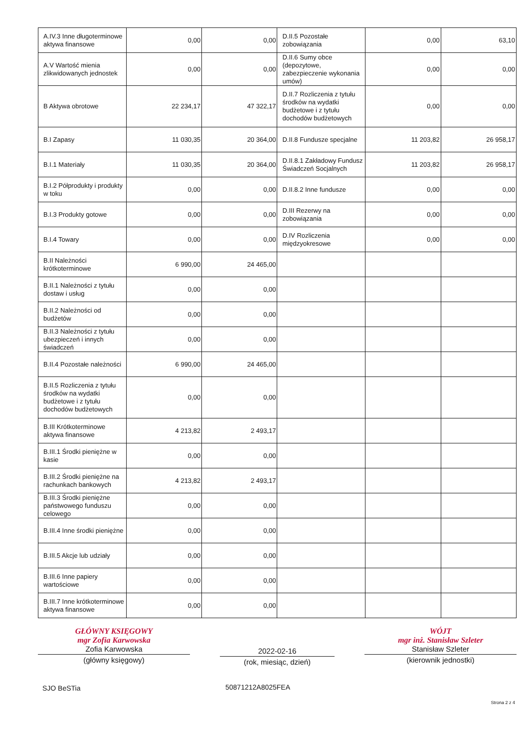| A.IV.3 Inne długoterminowe aktywa finansowe | 0,00 | 0,00 | D.II.5 Pozostałe zobowiązania | 0,00 | 63,10 |
| A.V Wartość mienia zlikwidowanych jednostek | 0,00 | 0,00 | D.II.6 Sumy obce (depozytowe, zabezpieczenie wykonania umów) | 0,00 | 0,00 |
| B Aktywa obrotowe | 22 234,17 | 47 322,17 | D.II.7 Rozliczenia z tytułu środków na wydatki budżetowe i z tytułu dochodów budżetowych | 0,00 | 0,00 |
| B.I Zapasy | 11 030,35 | 20 364,00 | D.II.8 Fundusze specjalne | 11 203,82 | 26 958,17 |
| B.I.1 Materiały | 11 030,35 | 20 364,00 | D.II.8.1 Zakładowy Fundusz Świadczeń Socjalnych | 11 203,82 | 26 958,17 |
| B.I.2 Półprodukty i produkty w toku | 0,00 | 0,00 | D.II.8.2 Inne fundusze | 0,00 | 0,00 |
| B.I.3 Produkty gotowe | 0,00 | 0,00 | D.III Rezerwy na zobowiązania | 0,00 | 0,00 |
| B.I.4 Towary | 0,00 | 0,00 | D.IV Rozliczenia międzyokresowe | 0,00 | 0,00 |
| B.II Należności krótkoterminowe | 6 990,00 | 24 465,00 | | | |
| B.II.1 Należności z tytułu dostaw i usług | 0,00 | 0,00 | | | |
| B.II.2 Należności od budżetów | 0,00 | 0,00 | | | |
| B.II.3 Należności z tytułu ubezpieczeń i innych świadczeń | 0,00 | 0,00 | | | |
| B.II.4 Pozostałe należności | 6 990,00 | 24 465,00 | | | |
| B.II.5 Rozliczenia z tytułu środków na wydatki budżetowe i z tytułu dochodów budżetowych | 0,00 | 0,00 | | | |
| B.III Krótkoterminowe aktywa finansowe | 4 213,82 | 2 493,17 | | | |
| B.III.1 Środki pieniężne w kasie | 0,00 | 0,00 | | | |
| B.III.2 Środki pieniężne na rachunkach bankowych | 4 213,82 | 2 493,17 | | | |
| B.III.3 Środki pieniężne państwowego funduszu celowego | 0,00 | 0,00 | | | |
| B.III.4 Inne środki pieniężne | 0,00 | 0,00 | | | |
| B.III.5 Akcje lub udziały | 0,00 | 0,00 | | | |
| B.III.6 Inne papiery wartościowe | 0,00 | 0,00 | | | |
| B.III.7 Inne krótkoterminowe aktywa finansowe | 0,00 | 0,00 | | | |
GŁÓWNY KSIĘGOWY
mgr Zofia Karwowska
Zofia Karwowska
(główny księgowy)
2022-02-16
(rok, miesiąc, dzień)
WÓJT
mgr inż. Stanisław Szleter
Stanisław Szleter
(kierownik jednostki)
SJO BeSTia 50871212A8025FEA
Strona 2 z 4